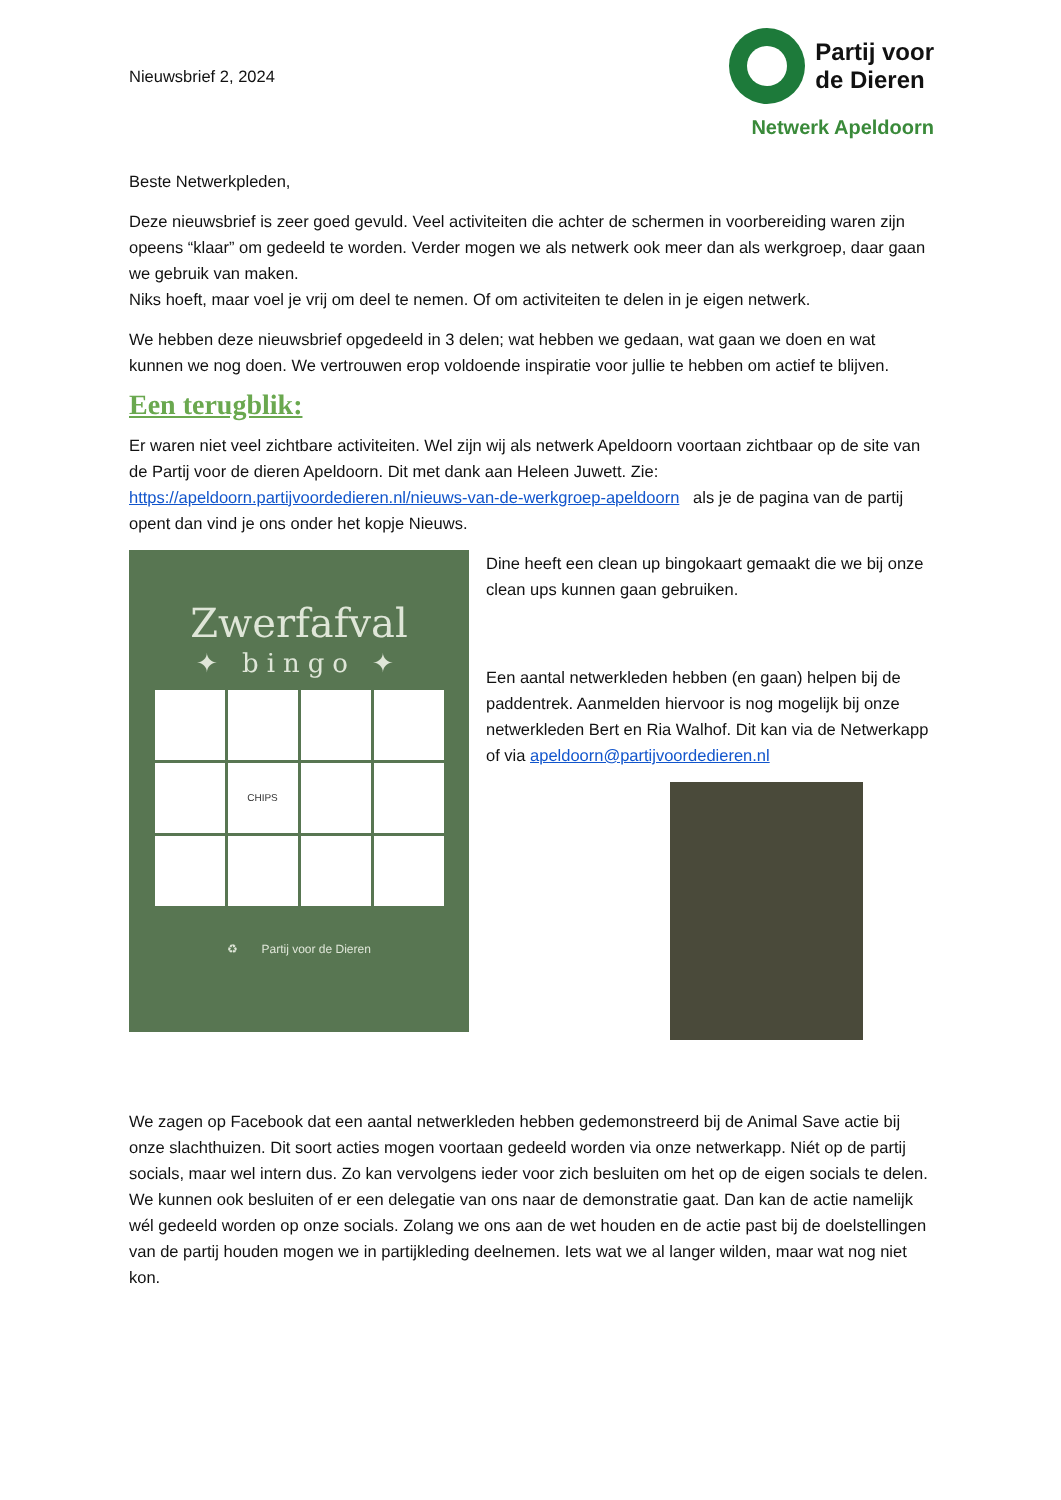Nieuwsbrief 2, 2024
Partij voor
de Dieren
Netwerk Apeldoorn
Beste Netwerkpleden,
Deze nieuwsbrief is zeer goed gevuld. Veel activiteiten die achter de schermen in voorbereiding waren zijn opeens “klaar” om gedeeld te worden. Verder mogen we als netwerk ook meer dan als werkgroep, daar gaan we gebruik van maken.
Niks hoeft, maar voel je vrij om deel te nemen. Of om activiteiten te delen in je eigen netwerk.
We hebben deze nieuwsbrief opgedeeld in 3 delen; wat hebben we gedaan, wat gaan we doen en wat kunnen we nog doen. We vertrouwen erop voldoende inspiratie voor jullie te hebben om actief te blijven.
Een terugblik:
Er waren niet veel zichtbare activiteiten. Wel zijn wij als netwerk Apeldoorn voortaan zichtbaar op de site van de Partij voor de dieren Apeldoorn. Dit met dank aan Heleen Juwett. Zie: https://apeldoorn.partijvoordedieren.nl/nieuws-van-de-werkgroep-apeldoorn als je de pagina van de partij opent dan vind je ons onder het kopje Nieuws.
Zwerfafval
✦ bingo ✦
CHIPS
♻ Partij voor de Dieren
Dine heeft een clean up bingokaart gemaakt die we bij onze clean ups kunnen gaan gebruiken.
Een aantal netwerkleden hebben (en gaan) helpen bij de paddentrek. Aanmelden hiervoor is nog mogelijk bij onze netwerkleden Bert en Ria Walhof. Dit kan via de Netwerkapp of via apeldoorn@partijvoordedieren.nl
We zagen op Facebook dat een aantal netwerkleden hebben gedemonstreerd bij de Animal Save actie bij onze slachthuizen. Dit soort acties mogen voortaan gedeeld worden via onze netwerkapp. Niét op de partij socials, maar wel intern dus. Zo kan vervolgens ieder voor zich besluiten om het op de eigen socials te delen. We kunnen ook besluiten of er een delegatie van ons naar de demonstratie gaat. Dan kan de actie namelijk wél gedeeld worden op onze socials. Zolang we ons aan de wet houden en de actie past bij de doelstellingen van de partij houden mogen we in partijkleding deelnemen. Iets wat we al langer wilden, maar wat nog niet kon.